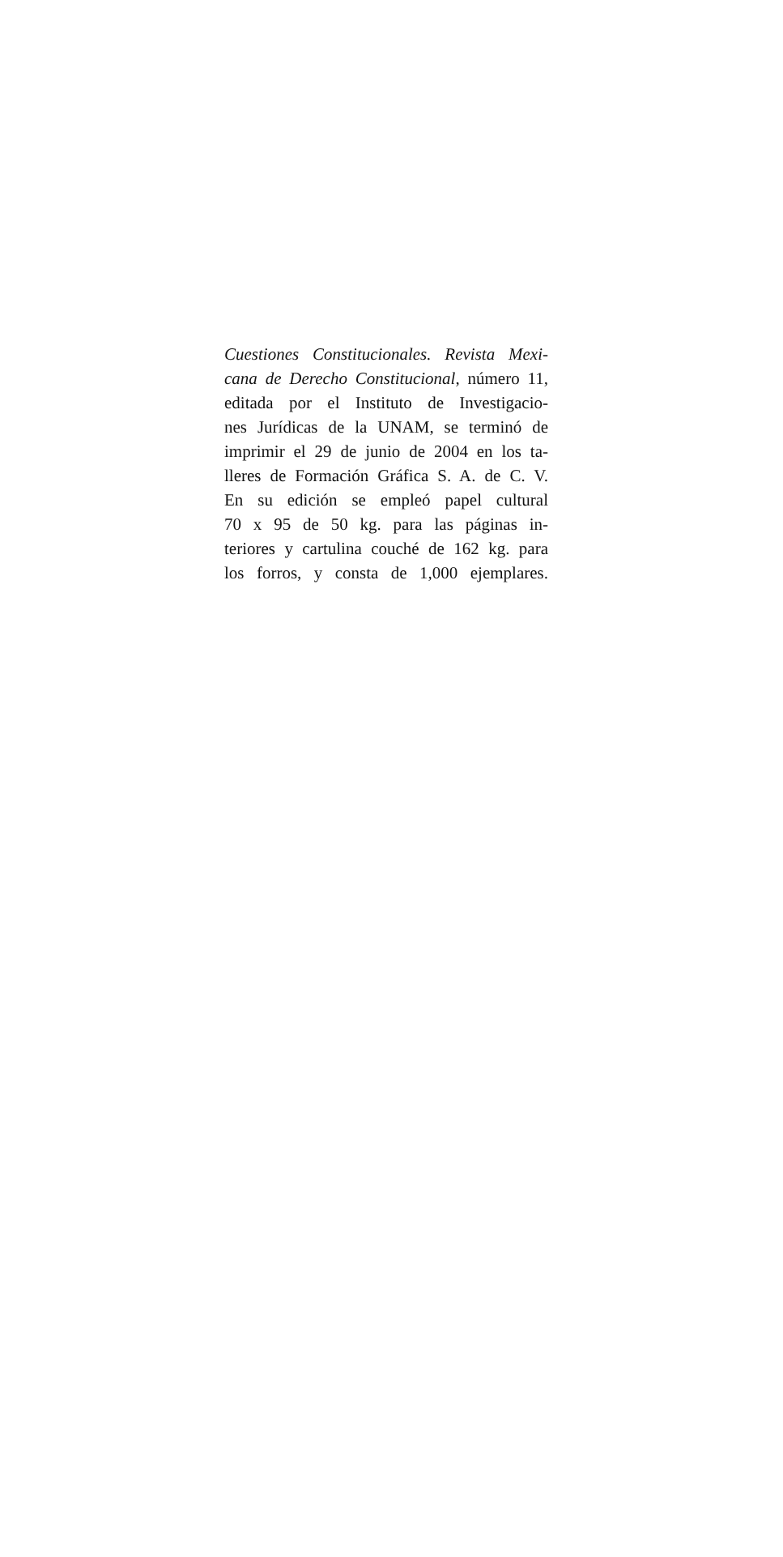Cuestiones Constitucionales. Revista Mexi-
cana de Derecho Constitucional, número 11,
editada por el Instituto de Investigacio-
nes Jurídicas de la UNAM, se terminó de
imprimir el 29 de junio de 2004 en los ta-
lleres de Formación Gráfica S. A. de C. V.
En su edición se empleó papel cultural
70 x 95 de 50 kg. para las páginas in-
teriores y cartulina couché de 162 kg. para
los forros, y consta de 1,000 ejemplares.